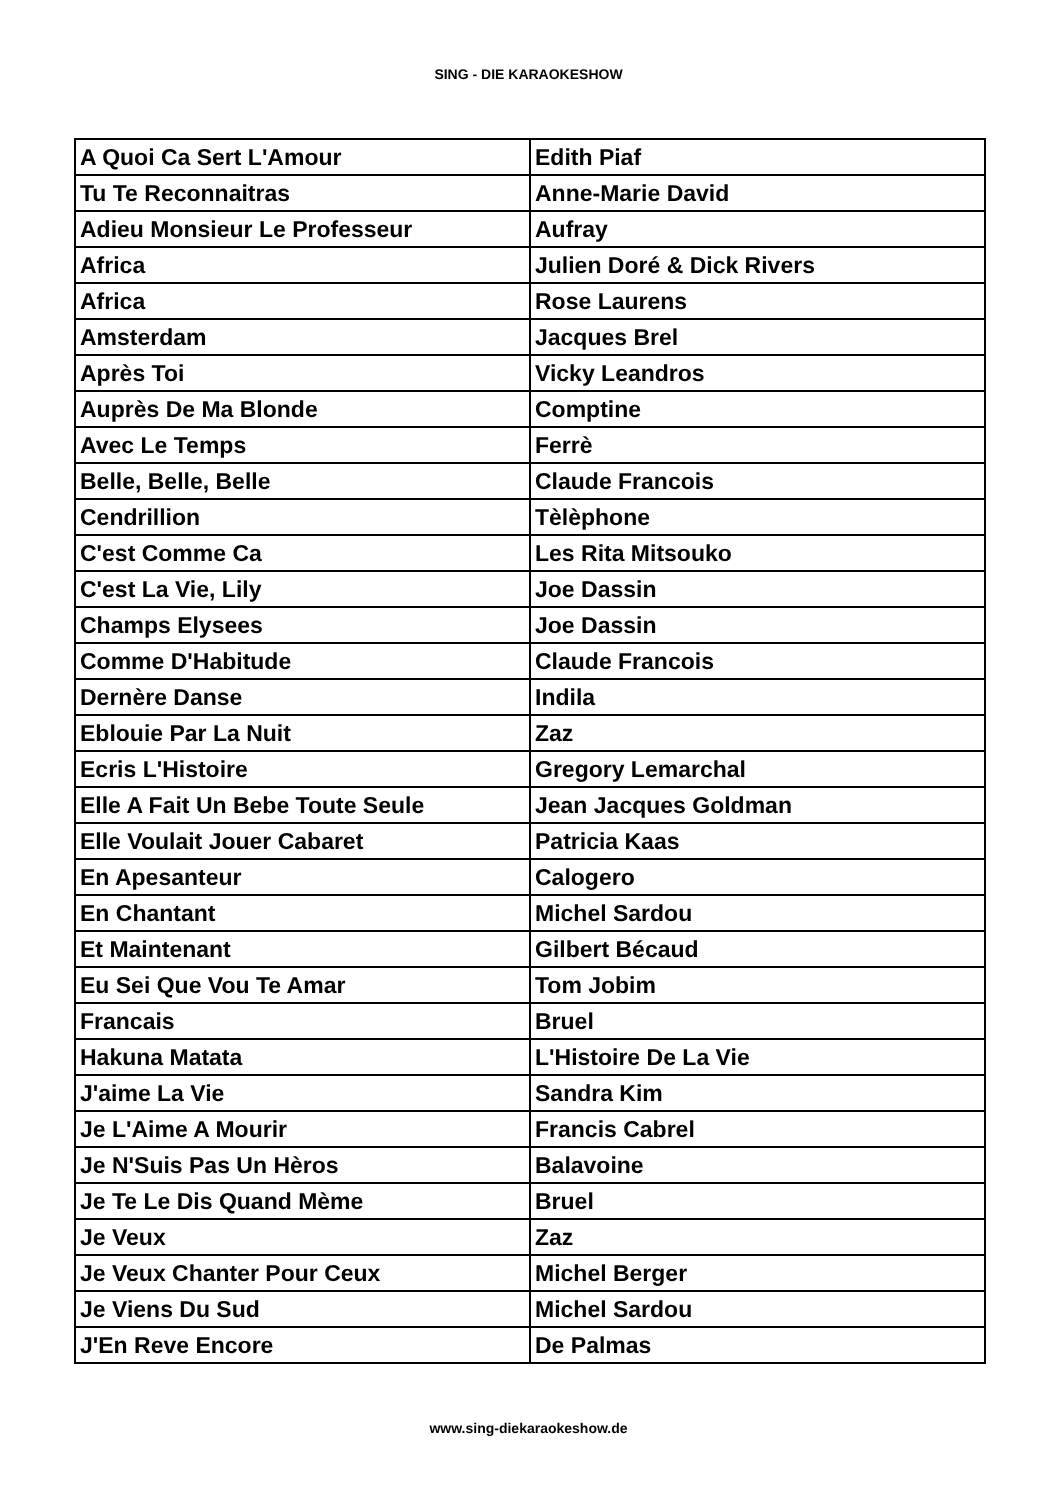SING - DIE KARAOKESHOW
| A Quoi Ca Sert L'Amour | Edith Piaf |
| Tu Te Reconnaitras | Anne-Marie David |
| Adieu Monsieur Le Professeur | Aufray |
| Africa | Julien Doré & Dick Rivers |
| Africa | Rose Laurens |
| Amsterdam | Jacques Brel |
| Après Toi | Vicky Leandros |
| Auprès De Ma Blonde | Comptine |
| Avec Le Temps | Ferrè |
| Belle, Belle, Belle | Claude Francois |
| Cendrillion | Tèlèphone |
| C'est Comme Ca | Les Rita Mitsouko |
| C'est La Vie, Lily | Joe Dassin |
| Champs Elysees | Joe Dassin |
| Comme D'Habitude | Claude Francois |
| Dernère Danse | Indila |
| Eblouie Par La Nuit | Zaz |
| Ecris L'Histoire | Gregory Lemarchal |
| Elle A Fait Un Bebe Toute Seule | Jean Jacques Goldman |
| Elle Voulait Jouer Cabaret | Patricia Kaas |
| En Apesanteur | Calogero |
| En Chantant | Michel Sardou |
| Et Maintenant | Gilbert Bécaud |
| Eu Sei Que Vou Te Amar | Tom Jobim |
| Francais | Bruel |
| Hakuna Matata | L'Histoire De La Vie |
| J'aime La Vie | Sandra Kim |
| Je L'Aime A Mourir | Francis Cabrel |
| Je N'Suis Pas Un Hèros | Balavoine |
| Je Te Le Dis Quand Mème | Bruel |
| Je Veux | Zaz |
| Je Veux Chanter Pour Ceux | Michel Berger |
| Je Viens Du Sud | Michel Sardou |
| J'En Reve Encore | De Palmas |
www.sing-diekaraokeshow.de